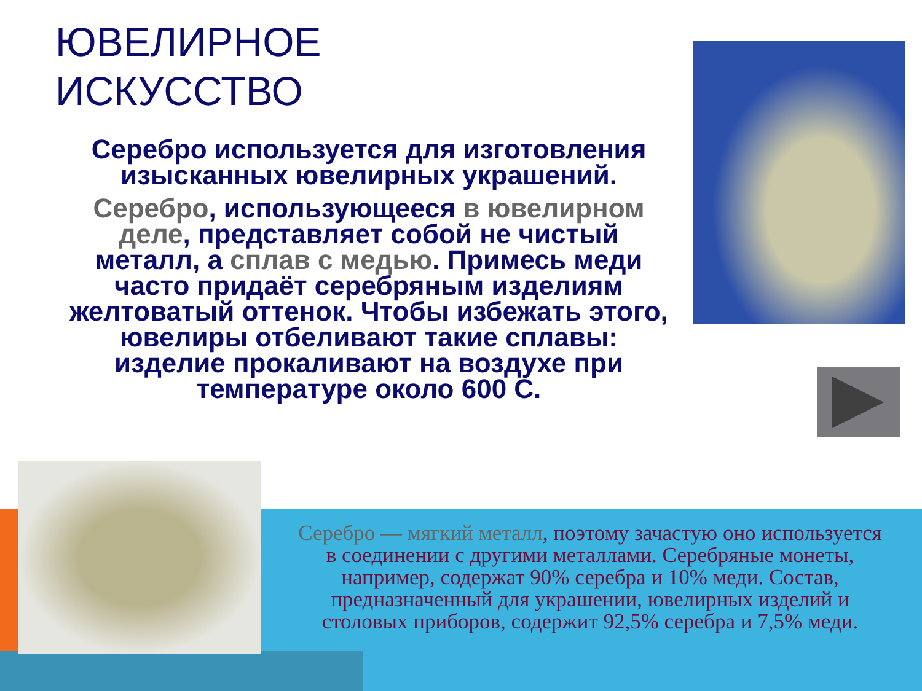ЮВЕЛИРНОЕ
ИСКУССТВО
Серебро используется для изготовления изысканных ювелирных украшений.
Серебро, использующееся в ювелирном деле, представляет собой не чистый металл, а сплав с медью. Примесь меди часто придаёт серебряным изделиям желтоватый оттенок. Чтобы избежать этого, ювелиры отбеливают такие сплавы: изделие прокаливают на воздухе при температуре около 600 С.
Серебро — мягкий металл, поэтому зачастую оно используется в соединении с другими металлами. Серебряные монеты, например, содержат 90% серебра и 10% меди. Состав, предназначенный для украшении, ювелирных изделий и столовых приборов, содержит 92,5% серебра и 7,5% меди.